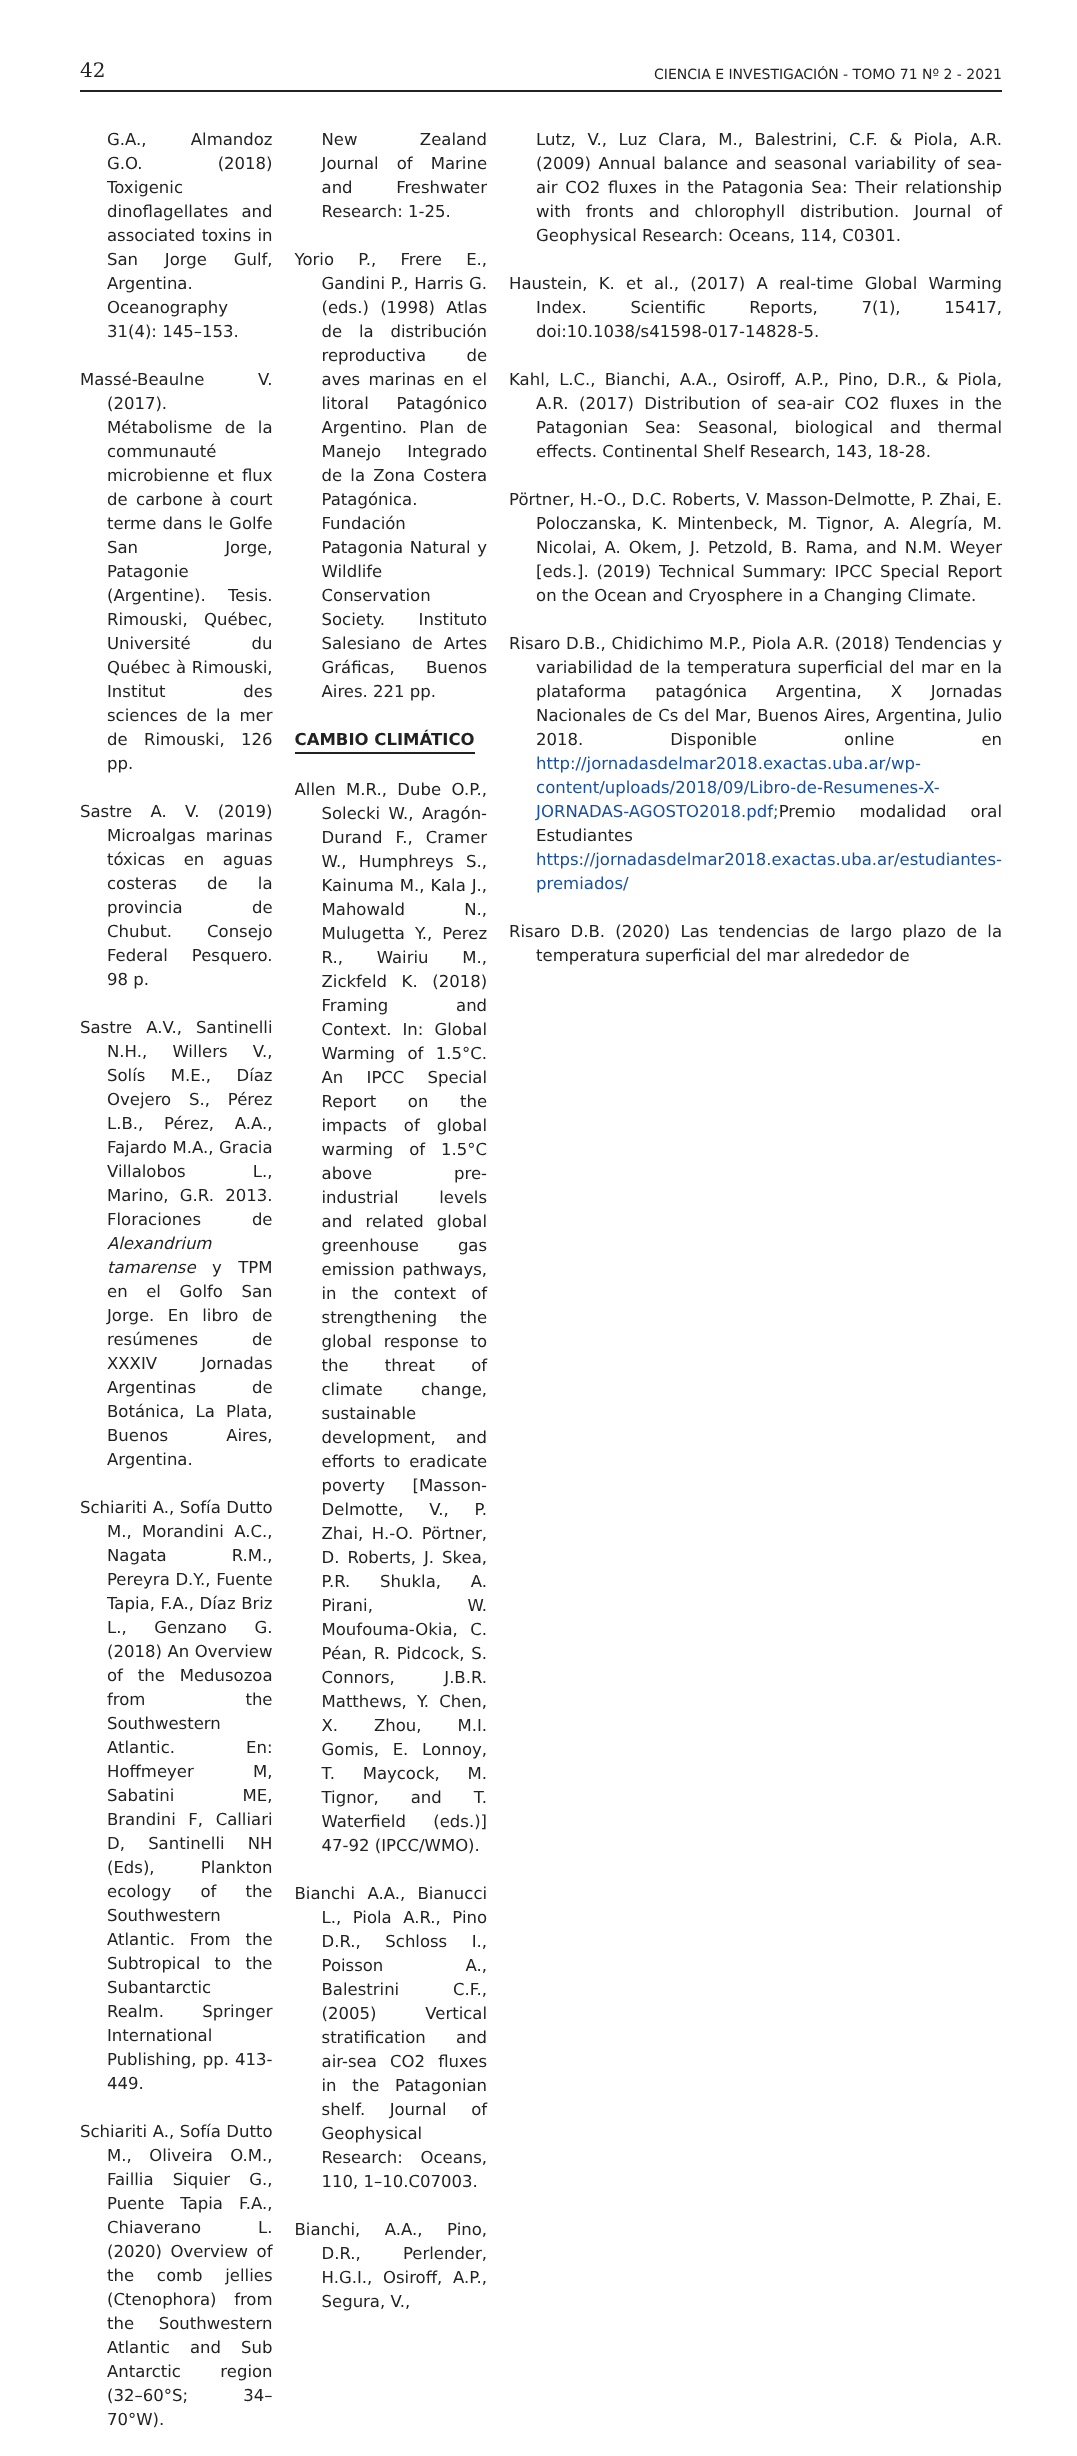42 CIENCIA E INVESTIGACIÓN - TOMO 71 Nº 2 - 2021
G.A., Almandoz G.O. (2018) Toxigenic dinoflagellates and associated toxins in San Jorge Gulf, Argentina. Oceanography 31(4): 145–153.
Massé-Beaulne V. (2017). Métabolisme de la communauté microbienne et flux de carbone à court terme dans le Golfe San Jorge, Patagonie (Argentine). Tesis. Rimouski, Québec, Université du Québec à Rimouski, Institut des sciences de la mer de Rimouski, 126 pp.
Sastre A. V. (2019) Microalgas marinas tóxicas en aguas costeras de la provincia de Chubut. Consejo Federal Pesquero. 98 p.
Sastre A.V., Santinelli N.H., Willers V., Solís M.E., Díaz Ovejero S., Pérez L.B., Pérez, A.A., Fajardo M.A., Gracia Villalobos L., Marino, G.R. 2013. Floraciones de Alexandrium tamarense y TPM en el Golfo San Jorge. En libro de resúmenes de XXXIV Jornadas Argentinas de Botánica, La Plata, Buenos Aires, Argentina.
Schiariti A., Sofía Dutto M., Morandini A.C., Nagata R.M., Pereyra D.Y., Fuente Tapia, F.A., Díaz Briz L., Genzano G. (2018) An Overview of the Medusozoa from the Southwestern Atlantic. En: Hoffmeyer M, Sabatini ME, Brandini F, Calliari D, Santinelli NH (Eds), Plankton ecology of the Southwestern Atlantic. From the Subtropical to the Subantarctic Realm. Springer International Publishing, pp. 413-449.
Schiariti A., Sofía Dutto M., Oliveira O.M., Faillia Siquier G., Puente Tapia F.A., Chiaverano L. (2020) Overview of the comb jellies (Ctenophora) from the Southwestern Atlantic and Sub Antarctic region (32–60°S; 34–70°W).
New Zealand Journal of Marine and Freshwater Research: 1-25.
Yorio P., Frere E., Gandini P., Harris G. (eds.) (1998) Atlas de la distribución reproductiva de aves marinas en el litoral Patagónico Argentino. Plan de Manejo Integrado de la Zona Costera Patagónica. Fundación Patagonia Natural y Wildlife Conservation Society. Instituto Salesiano de Artes Gráficas, Buenos Aires. 221 pp.
CAMBIO CLIMÁTICO
Allen M.R., Dube O.P., Solecki W., Aragón-Durand F., Cramer W., Humphreys S., Kainuma M., Kala J., Mahowald N., Mulugetta Y., Perez R., Wairiu M., Zickfeld K. (2018) Framing and Context. In: Global Warming of 1.5°C. An IPCC Special Report on the impacts of global warming of 1.5°C above pre-industrial levels and related global greenhouse gas emission pathways, in the context of strengthening the global response to the threat of climate change, sustainable development, and efforts to eradicate poverty [Masson-Delmotte, V., P. Zhai, H.-O. Pörtner, D. Roberts, J. Skea, P.R. Shukla, A. Pirani, W. Moufouma-Okia, C. Péan, R. Pidcock, S. Connors, J.B.R. Matthews, Y. Chen, X. Zhou, M.I. Gomis, E. Lonnoy, T. Maycock, M. Tignor, and T. Waterfield (eds.)] 47-92 (IPCC/WMO).
Bianchi A.A., Bianucci L., Piola A.R., Pino D.R., Schloss I., Poisson A., Balestrini C.F., (2005) Vertical stratification and air-sea CO2 fluxes in the Patagonian shelf. Journal of Geophysical Research: Oceans, 110, 1–10.C07003.
Bianchi, A.A., Pino, D.R., Perlender, H.G.I., Osiroff, A.P., Segura, V.,
Lutz, V., Luz Clara, M., Balestrini, C.F. & Piola, A.R. (2009) Annual balance and seasonal variability of sea-air CO2 fluxes in the Patagonia Sea: Their relationship with fronts and chlorophyll distribution. Journal of Geophysical Research: Oceans, 114, C0301.
Haustein, K. et al., (2017) A real-time Global Warming Index. Scientific Reports, 7(1), 15417, doi:10.1038/s41598-017-14828-5.
Kahl, L.C., Bianchi, A.A., Osiroff, A.P., Pino, D.R., & Piola, A.R. (2017) Distribution of sea-air CO2 fluxes in the Patagonian Sea: Seasonal, biological and thermal effects. Continental Shelf Research, 143, 18-28.
Pörtner, H.-O., D.C. Roberts, V. Masson-Delmotte, P. Zhai, E. Poloczanska, K. Mintenbeck, M. Tignor, A. Alegría, M. Nicolai, A. Okem, J. Petzold, B. Rama, and N.M. Weyer [eds.]. (2019) Technical Summary: IPCC Special Report on the Ocean and Cryosphere in a Changing Climate.
Risaro D.B., Chidichimo M.P., Piola A.R. (2018) Tendencias y variabilidad de la temperatura superficial del mar en la plataforma patagónica Argentina, X Jornadas Nacionales de Cs del Mar, Buenos Aires, Argentina, Julio 2018. Disponible online en http://jornadasdelmar2018.exactas.uba.ar/wp-content/uploads/2018/09/Libro-de-Resumenes-X-JORNADAS-AGOSTO2018.pdf; Premio modalidad oral Estudiantes https://jornadasdelmar2018.exactas.uba.ar/estudiantes-premiados/
Risaro D.B. (2020) Las tendencias de largo plazo de la temperatura superficial del mar alrededor de